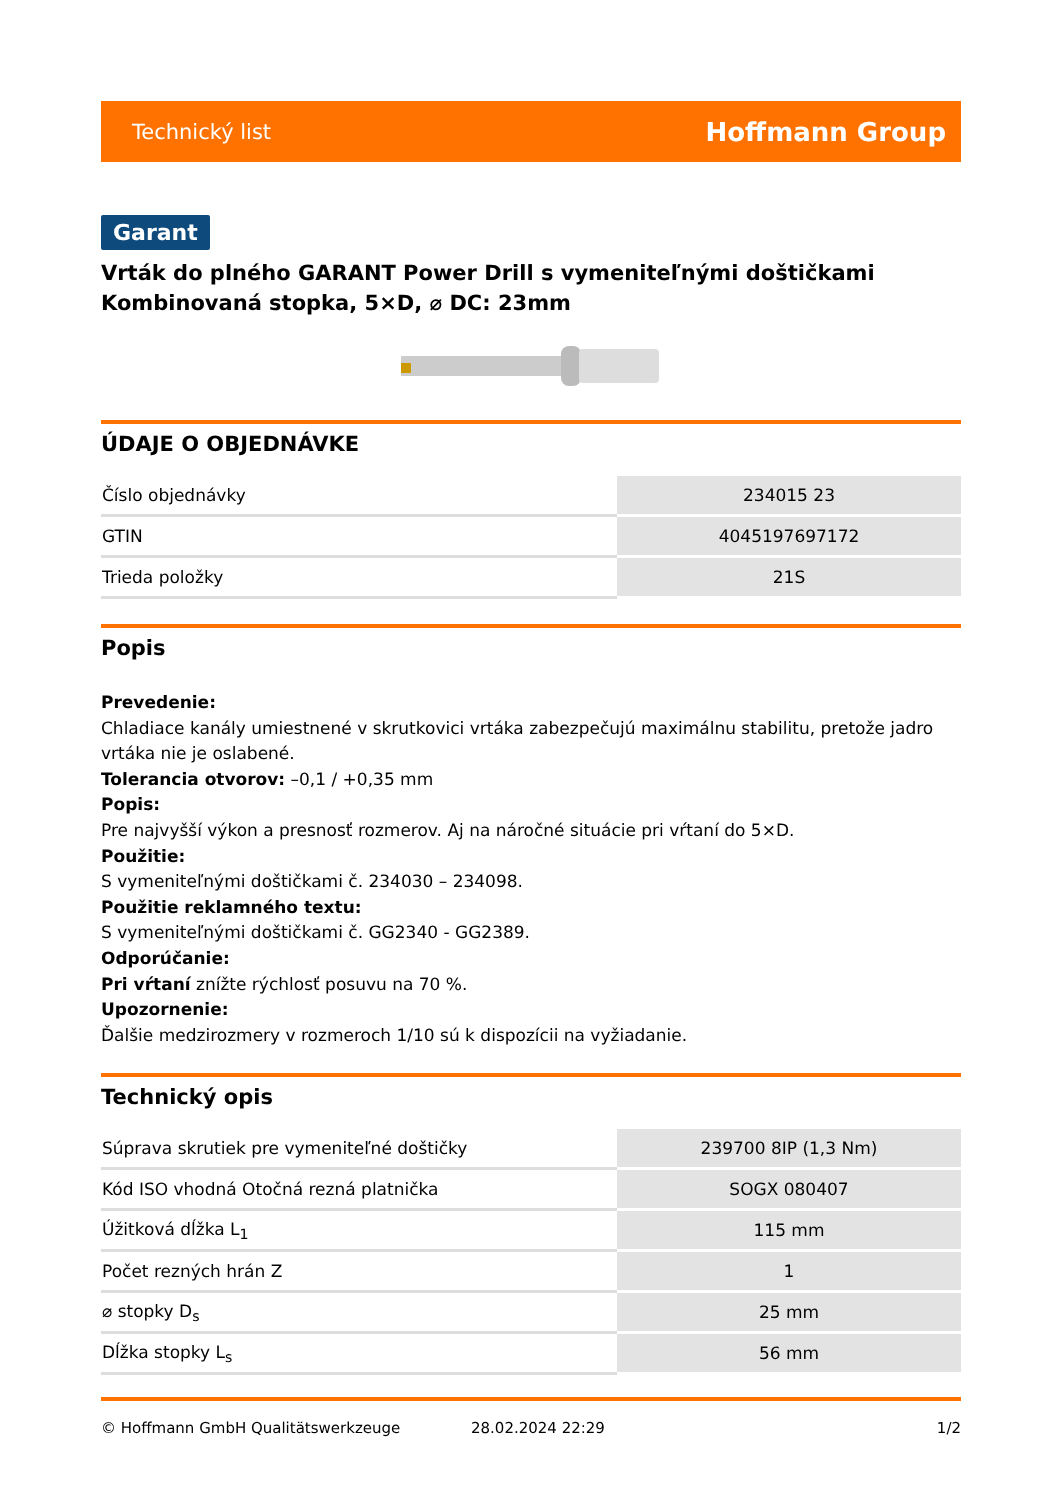Technický list Hoffmann Group
Garant
Vrták do plného GARANT Power Drill s vymeniteľnými doštičkami
Kombinovaná stopka, 5×D, ⌀ DC: 23mm
ÚDAJE O OBJEDNÁVKE
| Číslo objednávky | 234015 23 |
| GTIN | 4045197697172 |
| Trieda položky | 21S |
Popis
Prevedenie:
Chladiace kanály umiestnené v skrutkovici vrtáka zabezpečujú maximálnu stabilitu, pretože jadro vrtáka nie je oslabené.
Tolerancia otvorov: –0,1 / +0,35 mm
Popis:
Pre najvyšší výkon a presnosť rozmerov. Aj na náročné situácie pri vŕtaní do 5×D.
Použitie:
S vymeniteľnými doštičkami č. 234030 – 234098.
Použitie reklamného textu:
S vymeniteľnými doštičkami č. GG2340 - GG2389.
Odporúčanie:
Pri vŕtaní znížte rýchlosť posuvu na 70 %.
Upozornenie:
Ďalšie medzirozmery v rozmeroch 1/10 sú k dispozícii na vyžiadanie.
Technický opis
| Súprava skrutiek pre vymeniteľné doštičky | 239700 8IP (1,3 Nm) |
| Kód ISO vhodná Otočná rezná platnička | SOGX 080407 |
| Úžitková dĺžka L<sub>1</sub> | 115 mm |
| Počet rezných hrán Z | 1 |
| ⌀ stopky D<sub>s</sub> | 25 mm |
| Dĺžka stopky L<sub>s</sub> | 56 mm |
© Hoffmann GmbH Qualitätswerkzeuge 28.02.2024 22:29 1/2